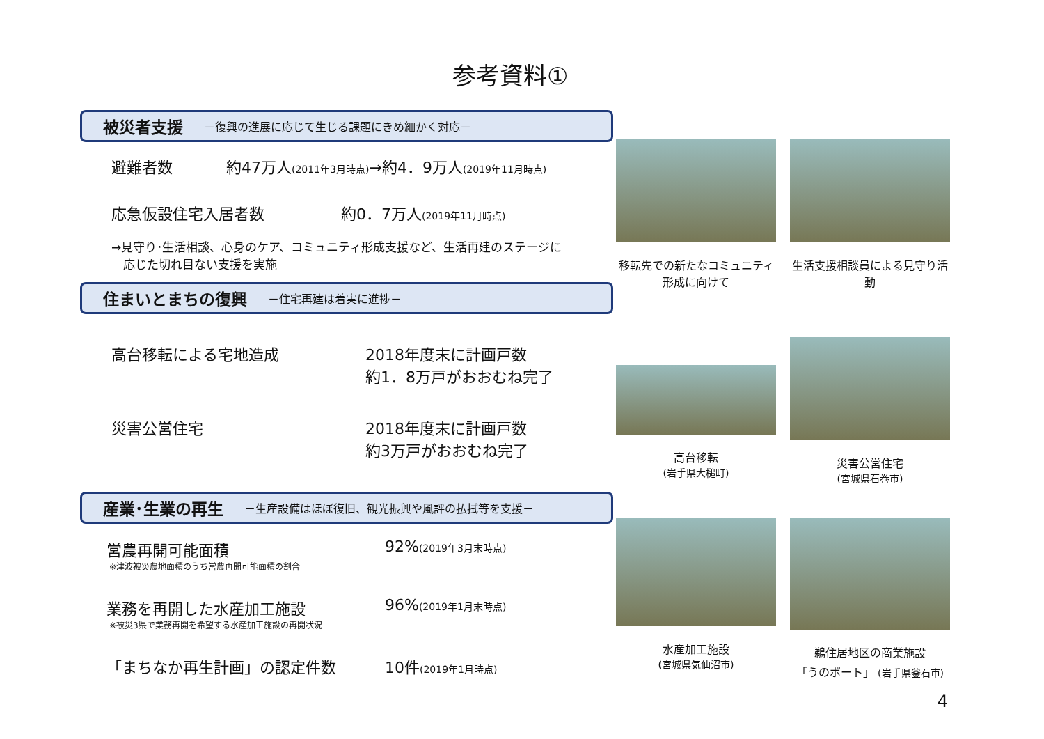参考資料①
被災者支援 －復興の進展に応じて生じる課題にきめ細かく対応－
避難者数 約47万人(2011年3月時点)→約4．9万人(2019年11月時点)
応急仮設住宅入居者数 約0．7万人(2019年11月時点)
→見守り･生活相談、心身のケア、コミュニティ形成支援など、生活再建のステージに
　応じた切れ目ない支援を実施
住まいとまちの復興 －住宅再建は着実に進捗－
高台移転による宅地造成 2018年度末に計画戸数
約1．8万戸がおおむね完了
災害公営住宅 2018年度末に計画戸数
約3万戸がおおむね完了
産業･生業の再生 －生産設備はほぼ復旧、観光振興や風評の払拭等を支援－
営農再開可能面積 92%(2019年3月末時点)
※津波被災農地面積のうち営農再開可能面積の割合
業務を再開した水産加工施設 96%(2019年1月末時点)
※被災3県で業務再開を希望する水産加工施設の再開状況
「まちなか再生計画」の認定件数 10件(2019年1月時点)
移転先での新たなコミュニティ形成に向けて
生活支援相談員による見守り活動
高台移転
(岩手県大槌町)
災害公営住宅
(宮城県石巻市)
水産加工施設
(宮城県気仙沼市)
鵜住居地区の商業施設
「うのポート」 (岩手県釜石市)
4